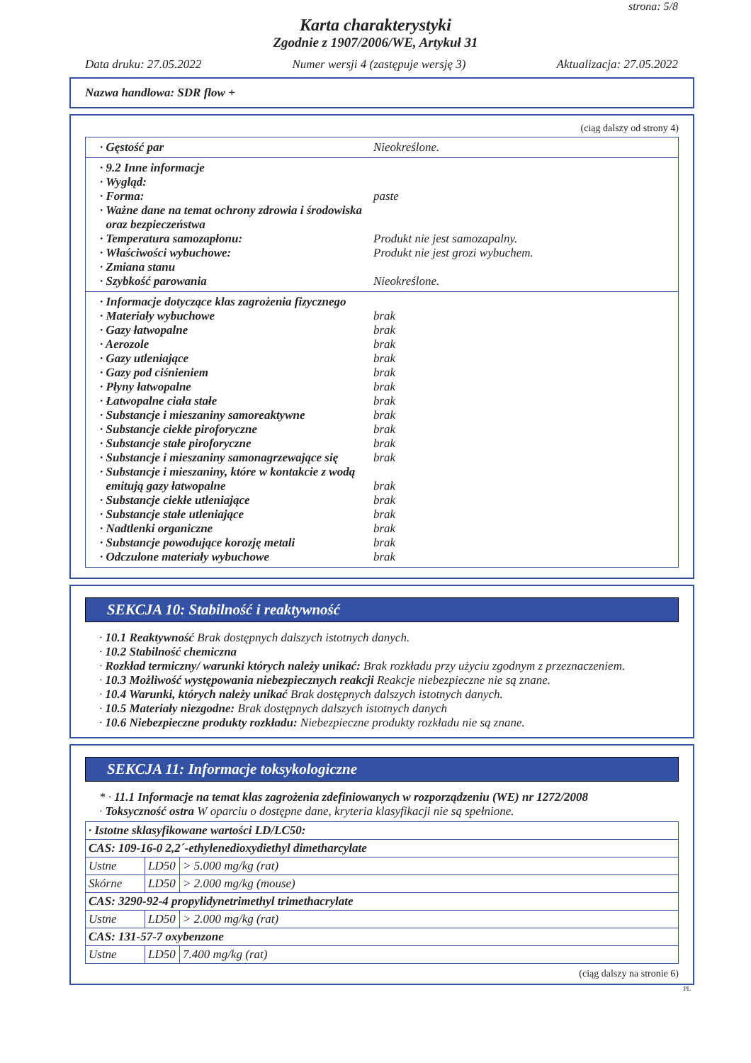strona: 5/8
Karta charakterystyki
Zgodnie z 1907/2006/WE, Artykuł 31
Data druku: 27.05.2022 Numer wersji 4 (zastępuje wersję 3) Aktualizacja: 27.05.2022
Nazwa handlowa: SDR flow +
(ciąg dalszy od strony 4)
· Gęstość par Nieokreślone.
· 9.2 Inne informacje
· Wygląd:
· Forma: paste
· Ważne dane na temat ochrony zdrowia i środowiska
oraz bezpieczeństwa
· Temperatura samozapłonu: Produkt nie jest samozapalny.
· Właściwości wybuchowe: Produkt nie jest grozi wybuchem.
· Zmiana stanu
· Szybkość parowania Nieokreślone.
· Informacje dotyczące klas zagrożenia fizycznego
· Materiały wybuchowe brak
· Gazy łatwopalne brak
· Aerozole brak
· Gazy utleniające brak
· Gazy pod ciśnieniem brak
· Płyny łatwopalne brak
· Łatwopalne ciała stałe brak
· Substancje i mieszaniny samoreaktywne brak
· Substancje ciekłe piroforyczne brak
· Substancje stałe piroforyczne brak
· Substancje i mieszaniny samonagrzewające się brak
· Substancje i mieszaniny, które w kontakcie z wodą
emitują gazy łatwopalne brak
· Substancje ciekłe utleniające brak
· Substancje stałe utleniające brak
· Nadtlenki organiczne brak
· Substancje powodujące korozję metali brak
· Odczulone materiały wybuchowe brak
SEKCJA 10: Stabilność i reaktywność
· 10.1 Reaktywność Brak dostępnych dalszych istotnych danych.
· 10.2 Stabilność chemiczna
· Rozkład termiczny/ warunki których należy unikać: Brak rozkładu przy użyciu zgodnym z przeznaczeniem.
· 10.3 Możliwość występowania niebezpiecznych reakcji Reakcje niebezpieczne nie są znane.
· 10.4 Warunki, których należy unikać Brak dostępnych dalszych istotnych danych.
· 10.5 Materiały niezgodne: Brak dostępnych dalszych istotnych danych
· 10.6 Niebezpieczne produkty rozkładu: Niebezpieczne produkty rozkładu nie są znane.
SEKCJA 11: Informacje toksykologiczne
* · 11.1 Informacje na temat klas zagrożenia zdefiniowanych w rozporządzeniu (WE) nr 1272/2008
· Toksyczność ostra W oparciu o dostępne dane, kryteria klasyfikacji nie są spełnione.
| · Istotne sklasyfikowane wartości LD/LC50: | | |
| CAS: 109-16-0 2,2´-ethylenedioxydiethyl dimetharcylate | | |
| Ustne | LD50 | > 5.000 mg/kg (rat) |
| Skórne | LD50 | > 2.000 mg/kg (mouse) |
| CAS: 3290-92-4 propylidynetrimethyl trimethacrylate | | |
| Ustne | LD50 | > 2.000 mg/kg (rat) |
| CAS: 131-57-7 oxybenzone | | |
| Ustne | LD50 | 7.400 mg/kg (rat) |
(ciąg dalszy na stronie 6)
PL